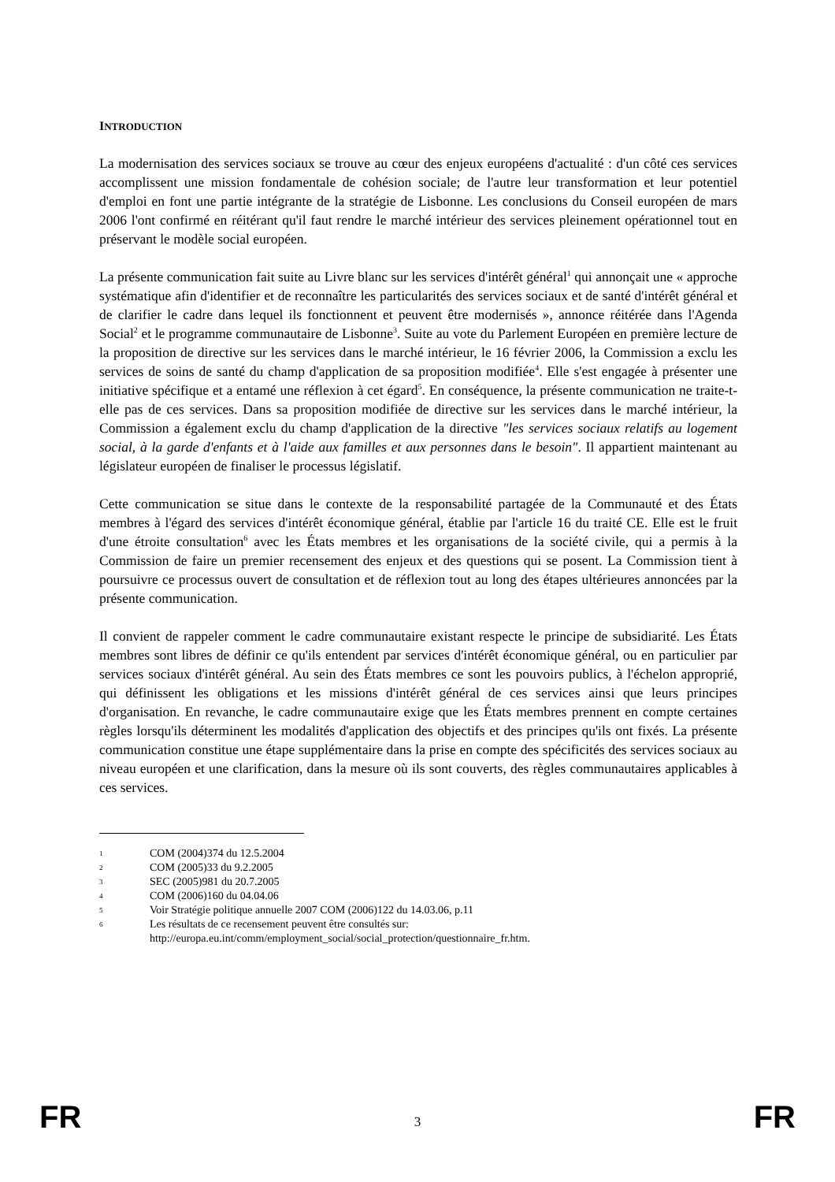INTRODUCTION
La modernisation des services sociaux se trouve au cœur des enjeux européens d'actualité : d'un côté ces services accomplissent une mission fondamentale de cohésion sociale; de l'autre leur transformation et leur potentiel d'emploi en font une partie intégrante de la stratégie de Lisbonne. Les conclusions du Conseil européen de mars 2006 l'ont confirmé en réitérant qu'il faut rendre le marché intérieur des services pleinement opérationnel tout en préservant le modèle social européen.
La présente communication fait suite au Livre blanc sur les services d'intérêt général<sup>1</sup> qui annonçait une « approche systématique afin d'identifier et de reconnaître les particularités des services sociaux et de santé d'intérêt général et de clarifier le cadre dans lequel ils fonctionnent et peuvent être modernisés », annonce réitérée dans l'Agenda Social<sup>2</sup> et le programme communautaire de Lisbonne<sup>3</sup>. Suite au vote du Parlement Européen en première lecture de la proposition de directive sur les services dans le marché intérieur, le 16 février 2006, la Commission a exclu les services de soins de santé du champ d'application de sa proposition modifiée<sup>4</sup>. Elle s'est engagée à présenter une initiative spécifique et a entamé une réflexion à cet égard<sup>5</sup>. En conséquence, la présente communication ne traite-t-elle pas de ces services. Dans sa proposition modifiée de directive sur les services dans le marché intérieur, la Commission a également exclu du champ d'application de la directive "les services sociaux relatifs au logement social, à la garde d'enfants et à l'aide aux familles et aux personnes dans le besoin". Il appartient maintenant au législateur européen de finaliser le processus législatif.
Cette communication se situe dans le contexte de la responsabilité partagée de la Communauté et des États membres à l'égard des services d'intérêt économique général, établie par l'article 16 du traité CE. Elle est le fruit d'une étroite consultation<sup>6</sup> avec les États membres et les organisations de la société civile, qui a permis à la Commission de faire un premier recensement des enjeux et des questions qui se posent. La Commission tient à poursuivre ce processus ouvert de consultation et de réflexion tout au long des étapes ultérieures annoncées par la présente communication.
Il convient de rappeler comment le cadre communautaire existant respecte le principe de subsidiarité. Les États membres sont libres de définir ce qu'ils entendent par services d'intérêt économique général, ou en particulier par services sociaux d'intérêt général. Au sein des États membres ce sont les pouvoirs publics, à l'échelon approprié, qui définissent les obligations et les missions d'intérêt général de ces services ainsi que leurs principes d'organisation. En revanche, le cadre communautaire exige que les États membres prennent en compte certaines règles lorsqu'ils déterminent les modalités d'application des objectifs et des principes qu'ils ont fixés. La présente communication constitue une étape supplémentaire dans la prise en compte des spécificités des services sociaux au niveau européen et une clarification, dans la mesure où ils sont couverts, des règles communautaires applicables à ces services.
1 COM (2004)374 du 12.5.2004
2 COM (2005)33 du 9.2.2005
3 SEC (2005)981 du 20.7.2005
4 COM (2006)160 du 04.04.06
5 Voir Stratégie politique annuelle 2007 COM (2006)122 du 14.03.06, p.11
6 Les résultats de ce recensement peuvent être consultés sur:
http://europa.eu.int/comm/employment_social/social_protection/questionnaire_fr.htm.
FR 3 FR